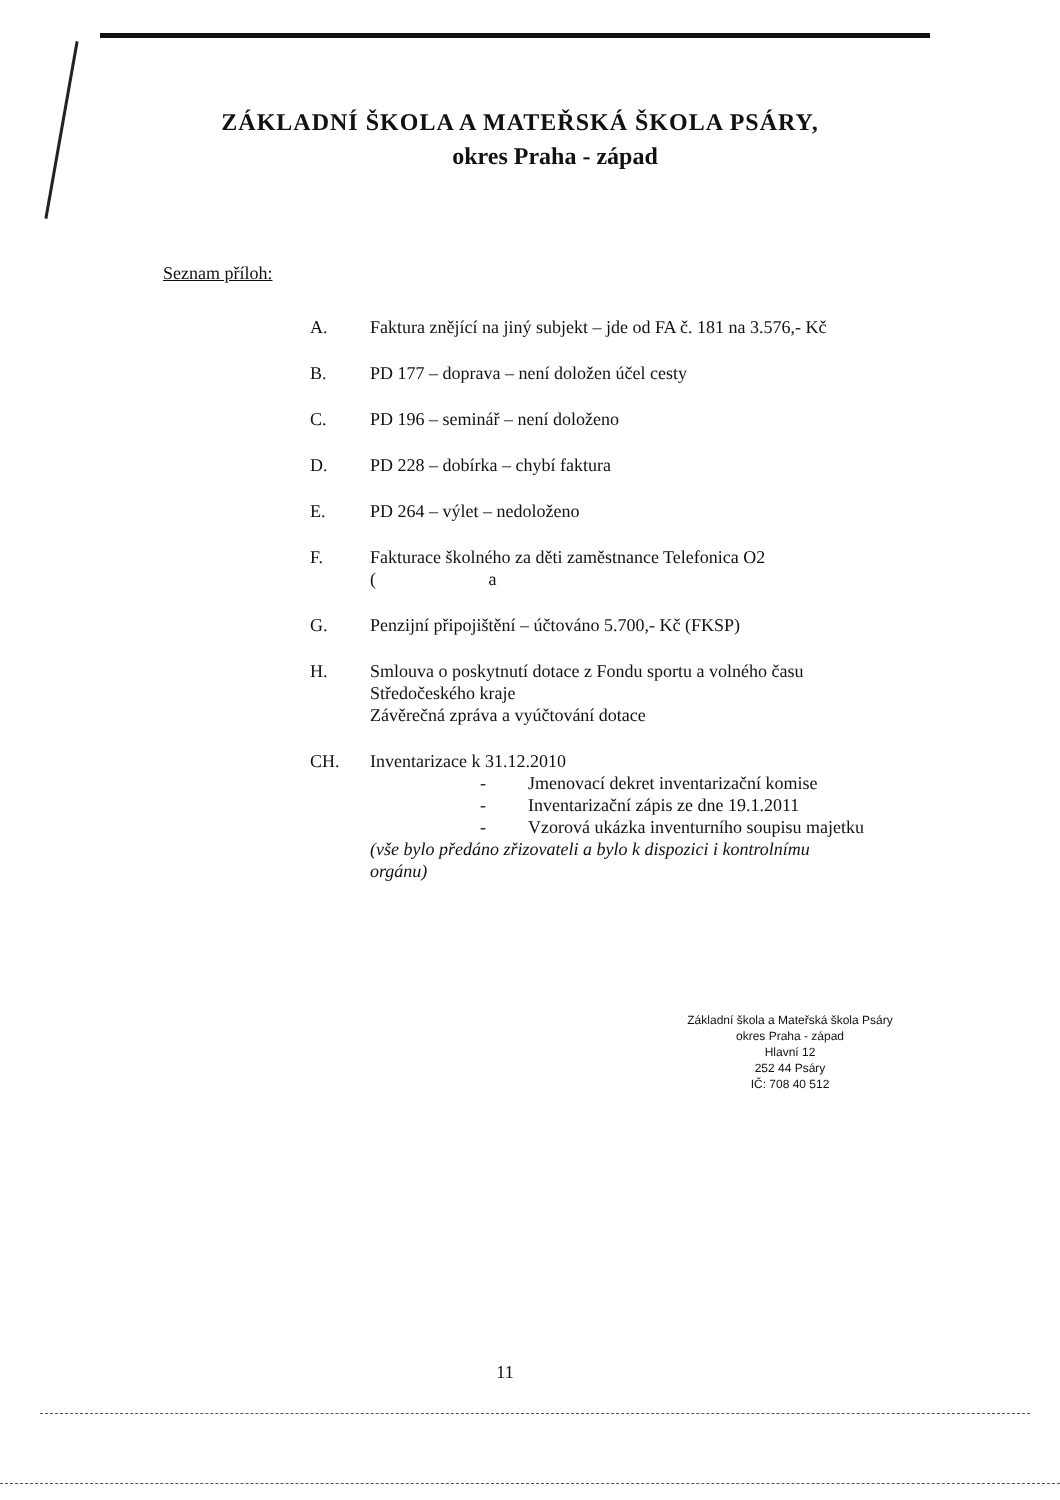ZÁKLADNÍ ŠKOLA A MATEŘSKÁ ŠKOLA PSÁRY,
okres Praha - západ
Seznam příloh:
A. Faktura znějící na jiný subjekt – jde od FA č. 181 na 3.576,- Kč
B. PD 177 – doprava – není doložen účel cesty
C. PD 196 – seminář – není doloženo
D. PD 228 – dobírka – chybí faktura
E. PD 264 – výlet – nedoloženo
F. Fakturace školného za děti zaměstnance Telefonica O2
( a
G. Penzijní připojištění – účtováno 5.700,- Kč (FKSP)
H. Smlouva o poskytnutí dotace z Fondu sportu a volného času
Středočeského kraje
Závěrečná zpráva a vyúčtování dotace
CH. Inventarizace k 31.12.2010
- Jmenovací dekret inventarizační komise
- Inventarizační zápis ze dne 19.1.2011
- Vzorová ukázka inventurního soupisu majetku
(vše bylo předáno zřizovateli a bylo k dispozici i kontrolnímu
orgánu)
Základní škola a Mateřská škola Psáry
okres Praha - západ
Hlavní 12
252 44 Psáry
IČ: 708 40 512
11